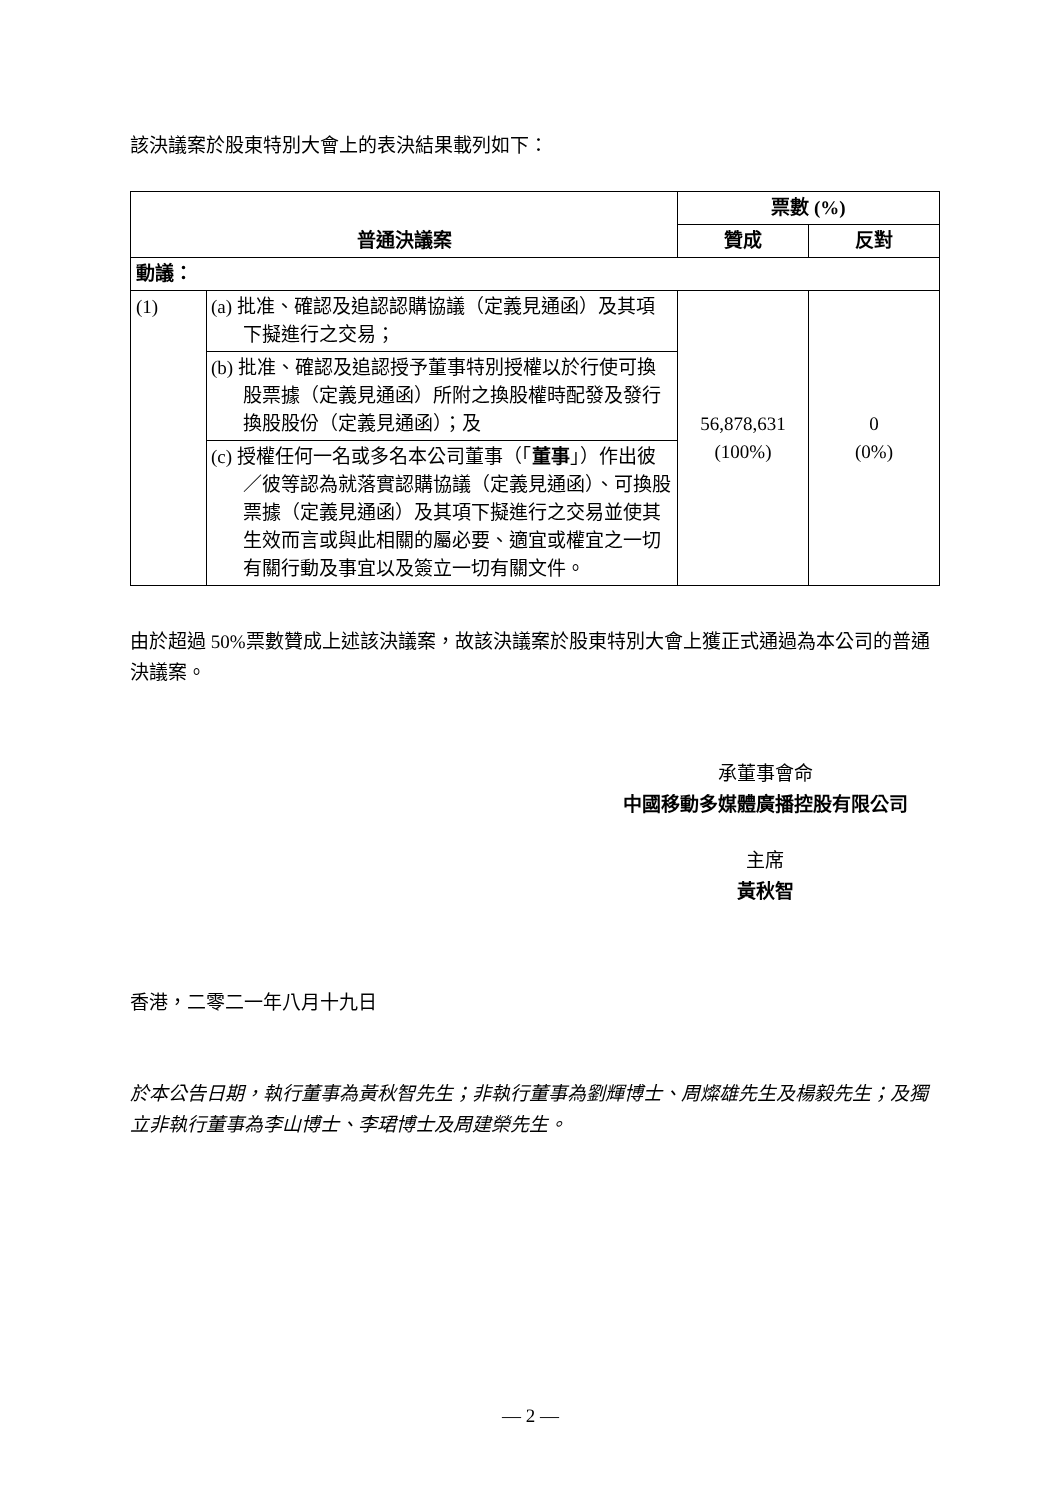該決議案於股東特別大會上的表決結果載列如下：
| 普通決議案 | | 票數 (%) | |
| --- | --- | --- | --- |
| | | 贊成 | 反對 |
| 動議： | | | |
| (1) | (a) 批准、確認及追認認購協議（定義見通函）及其項下擬進行之交易； | 56,878,631 (100%) | 0 (0%) |
| | (b) 批准、確認及追認授予董事特別授權以於行使可換股票據（定義見通函）所附之換股權時配發及發行換股股份（定義見通函）；及 | | |
| | (c) 授權任何一名或多名本公司董事（「 董事 」）作出彼／彼等認為就落實認購協議（定義見通函）、可換股票據（定義見通函）及其項下擬進行之交易並使其生效而言或與此相關的屬必要、適宜或權宜之一切有關行動及事宜以及簽立一切有關文件。 | | |
由於超過 50%票數贊成上述該決議案，故該決議案於股東特別大會上獲正式通過為本公司的普通決議案。
承董事會命
中國移動多媒體廣播控股有限公司
主席
黃秋智
香港，二零二一年八月十九日
於本公告日期，執行董事為黃秋智先生；非執行董事為劉輝博士、周燦雄先生及楊毅先生；及獨立非執行董事為李山博士、李珺博士及周建榮先生。
— 2 —